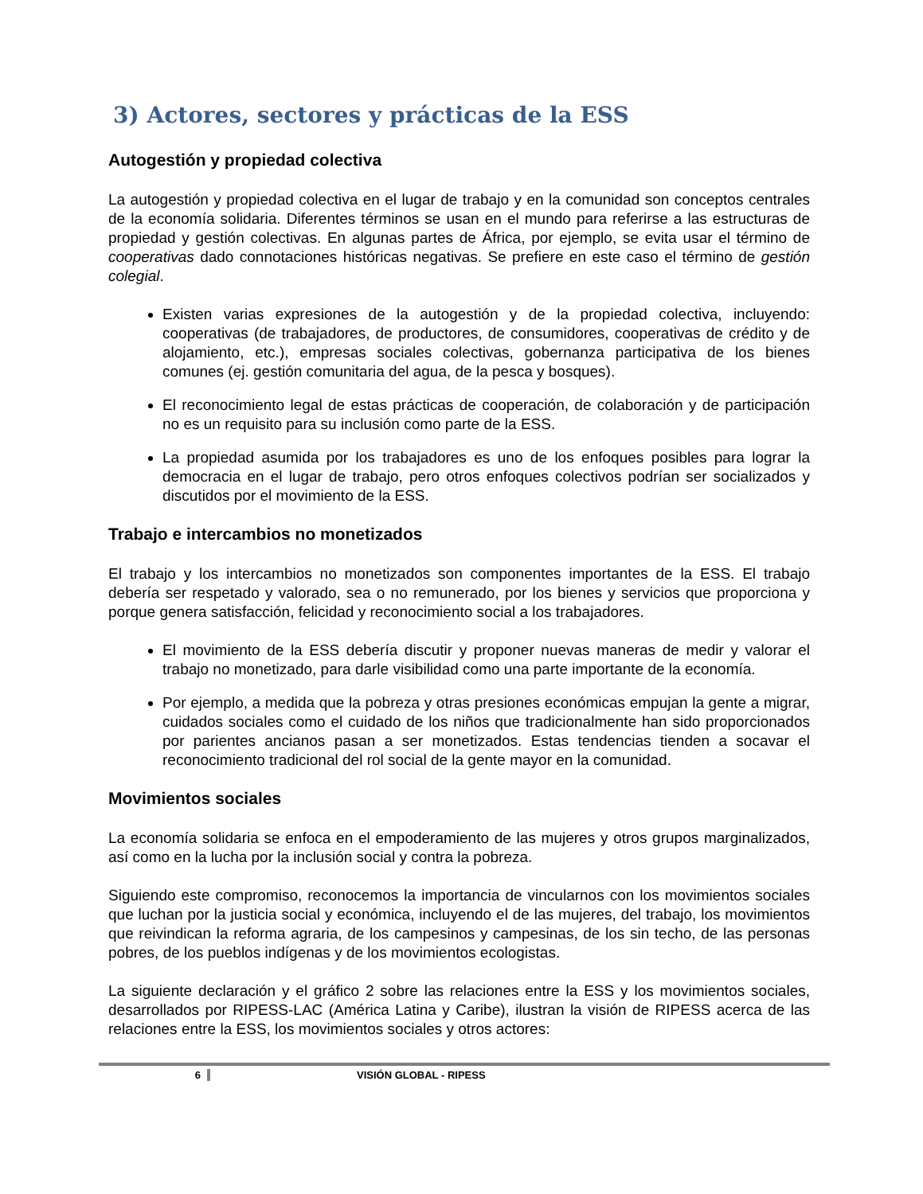3) Actores, sectores y prácticas de la ESS
Autogestión y propiedad colectiva
La autogestión y propiedad colectiva en el lugar de trabajo y en la comunidad son conceptos centrales de la economía solidaria. Diferentes términos se usan en el mundo para referirse a las estructuras de propiedad y gestión colectivas. En algunas partes de África, por ejemplo, se evita usar el término de cooperativas dado connotaciones históricas negativas. Se prefiere en este caso el término de gestión colegial.
Existen varias expresiones de la autogestión y de la propiedad colectiva, incluyendo: cooperativas (de trabajadores, de productores, de consumidores, cooperativas de crédito y de alojamiento, etc.), empresas sociales colectivas, gobernanza participativa de los bienes comunes (ej. gestión comunitaria del agua, de la pesca y bosques).
El reconocimiento legal de estas prácticas de cooperación, de colaboración y de participación no es un requisito para su inclusión como parte de la ESS.
La propiedad asumida por los trabajadores es uno de los enfoques posibles para lograr la democracia en el lugar de trabajo, pero otros enfoques colectivos podrían ser socializados y discutidos por el movimiento de la ESS.
Trabajo e intercambios no monetizados
El trabajo y los intercambios no monetizados son componentes importantes de la ESS. El trabajo debería ser respetado y valorado, sea o no remunerado, por los bienes y servicios que proporciona y porque genera satisfacción, felicidad y reconocimiento social a los trabajadores.
El movimiento de la ESS debería discutir y proponer nuevas maneras de medir y valorar el trabajo no monetizado, para darle visibilidad como una parte importante de la economía.
Por ejemplo, a medida que la pobreza y otras presiones económicas empujan la gente a migrar, cuidados sociales como el cuidado de los niños que tradicionalmente han sido proporcionados por parientes ancianos pasan a ser monetizados. Estas tendencias tienden a socavar el reconocimiento tradicional del rol social de la gente mayor en la comunidad.
Movimientos sociales
La economía solidaria se enfoca en el empoderamiento de las mujeres y otros grupos marginalizados, así como en la lucha por la inclusión social y contra la pobreza.
Siguiendo este compromiso, reconocemos la importancia de vincularnos con los movimientos sociales que luchan por la justicia social y económica, incluyendo el de las mujeres, del trabajo, los movimientos que reivindican la reforma agraria, de los campesinos y campesinas, de los sin techo, de las personas pobres, de los pueblos indígenas y de los movimientos ecologistas.
La siguiente declaración y el gráfico 2 sobre las relaciones entre la ESS y los movimientos sociales, desarrollados por RIPESS-LAC (América Latina y Caribe), ilustran la visión de RIPESS acerca de las relaciones entre la ESS, los movimientos sociales y otros actores:
6 VISIÓN GLOBAL - RIPESS